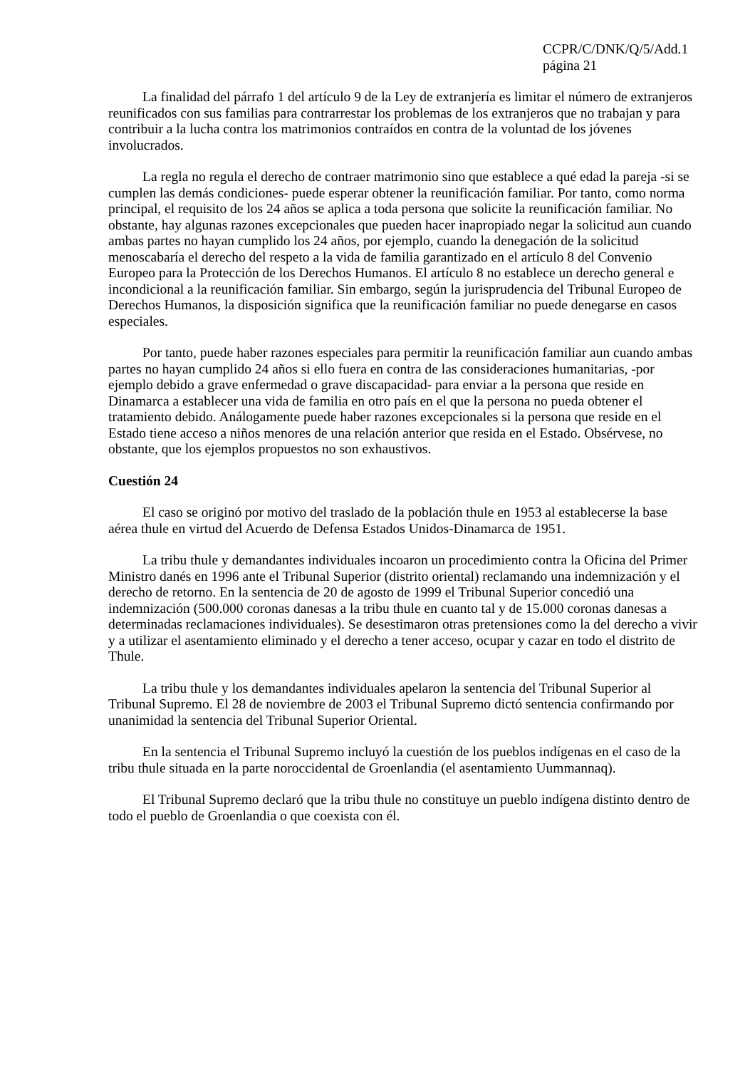CCPR/C/DNK/Q/5/Add.1
página 21
La finalidad del párrafo 1 del artículo 9 de la Ley de extranjería es limitar el número de extranjeros reunificados con sus familias para contrarrestar los problemas de los extranjeros que no trabajan y para contribuir a la lucha contra los matrimonios contraídos en contra de la voluntad de los jóvenes involucrados.
La regla no regula el derecho de contraer matrimonio sino que establece a qué edad la pareja -si se cumplen las demás condiciones- puede esperar obtener la reunificación familiar. Por tanto, como norma principal, el requisito de los 24 años se aplica a toda persona que solicite la reunificación familiar. No obstante, hay algunas razones excepcionales que pueden hacer inapropiado negar la solicitud aun cuando ambas partes no hayan cumplido los 24 años, por ejemplo, cuando la denegación de la solicitud menoscabaría el derecho del respeto a la vida de familia garantizado en el artículo 8 del Convenio Europeo para la Protección de los Derechos Humanos. El artículo 8 no establece un derecho general e incondicional a la reunificación familiar. Sin embargo, según la jurisprudencia del Tribunal Europeo de Derechos Humanos, la disposición significa que la reunificación familiar no puede denegarse en casos especiales.
Por tanto, puede haber razones especiales para permitir la reunificación familiar aun cuando ambas partes no hayan cumplido 24 años si ello fuera en contra de las consideraciones humanitarias, -por ejemplo debido a grave enfermedad o grave discapacidad- para enviar a la persona que reside en Dinamarca a establecer una vida de familia en otro país en el que la persona no pueda obtener el tratamiento debido. Análogamente puede haber razones excepcionales si la persona que reside en el Estado tiene acceso a niños menores de una relación anterior que resida en el Estado. Obsérvese, no obstante, que los ejemplos propuestos no son exhaustivos.
Cuestión 24
El caso se originó por motivo del traslado de la población thule en 1953 al establecerse la base aérea thule en virtud del Acuerdo de Defensa Estados Unidos-Dinamarca de 1951.
La tribu thule y demandantes individuales incoaron un procedimiento contra la Oficina del Primer Ministro danés en 1996 ante el Tribunal Superior (distrito oriental) reclamando una indemnización y el derecho de retorno. En la sentencia de 20 de agosto de 1999 el Tribunal Superior concedió una indemnización (500.000 coronas danesas a la tribu thule en cuanto tal y de 15.000 coronas danesas a determinadas reclamaciones individuales). Se desestimaron otras pretensiones como la del derecho a vivir y a utilizar el asentamiento eliminado y el derecho a tener acceso, ocupar y cazar en todo el distrito de Thule.
La tribu thule y los demandantes individuales apelaron la sentencia del Tribunal Superior al Tribunal Supremo. El 28 de noviembre de 2003 el Tribunal Supremo dictó sentencia confirmando por unanimidad la sentencia del Tribunal Superior Oriental.
En la sentencia el Tribunal Supremo incluyó la cuestión de los pueblos indígenas en el caso de la tribu thule situada en la parte noroccidental de Groenlandia (el asentamiento Uummannaq).
El Tribunal Supremo declaró que la tribu thule no constituye un pueblo indígena distinto dentro de todo el pueblo de Groenlandia o que coexista con él.